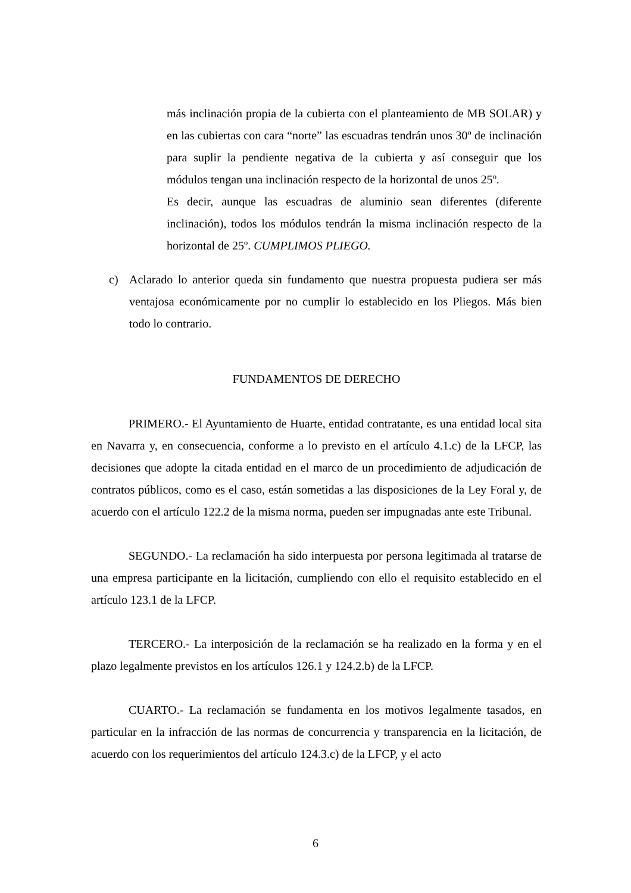más inclinación propia de la cubierta con el planteamiento de MB SOLAR) y en las cubiertas con cara “norte” las escuadras tendrán unos 30º de inclinación para suplir la pendiente negativa de la cubierta y así conseguir que los módulos tengan una inclinación respecto de la horizontal de unos 25º.
Es decir, aunque las escuadras de aluminio sean diferentes (diferente inclinación), todos los módulos tendrán la misma inclinación respecto de la horizontal de 25º. CUMPLIMOS PLIEGO.
c) Aclarado lo anterior queda sin fundamento que nuestra propuesta pudiera ser más ventajosa económicamente por no cumplir lo establecido en los Pliegos. Más bien todo lo contrario.
FUNDAMENTOS DE DERECHO
PRIMERO.- El Ayuntamiento de Huarte, entidad contratante, es una entidad local sita en Navarra y, en consecuencia, conforme a lo previsto en el artículo 4.1.c) de la LFCP, las decisiones que adopte la citada entidad en el marco de un procedimiento de adjudicación de contratos públicos, como es el caso, están sometidas a las disposiciones de la Ley Foral y, de acuerdo con el artículo 122.2 de la misma norma, pueden ser impugnadas ante este Tribunal.
SEGUNDO.- La reclamación ha sido interpuesta por persona legitimada al tratarse de una empresa participante en la licitación, cumpliendo con ello el requisito establecido en el artículo 123.1 de la LFCP.
TERCERO.- La interposición de la reclamación se ha realizado en la forma y en el plazo legalmente previstos en los artículos 126.1 y 124.2.b) de la LFCP.
CUARTO.- La reclamación se fundamenta en los motivos legalmente tasados, en particular en la infracción de las normas de concurrencia y transparencia en la licitación, de acuerdo con los requerimientos del artículo 124.3.c) de la LFCP, y el acto
6